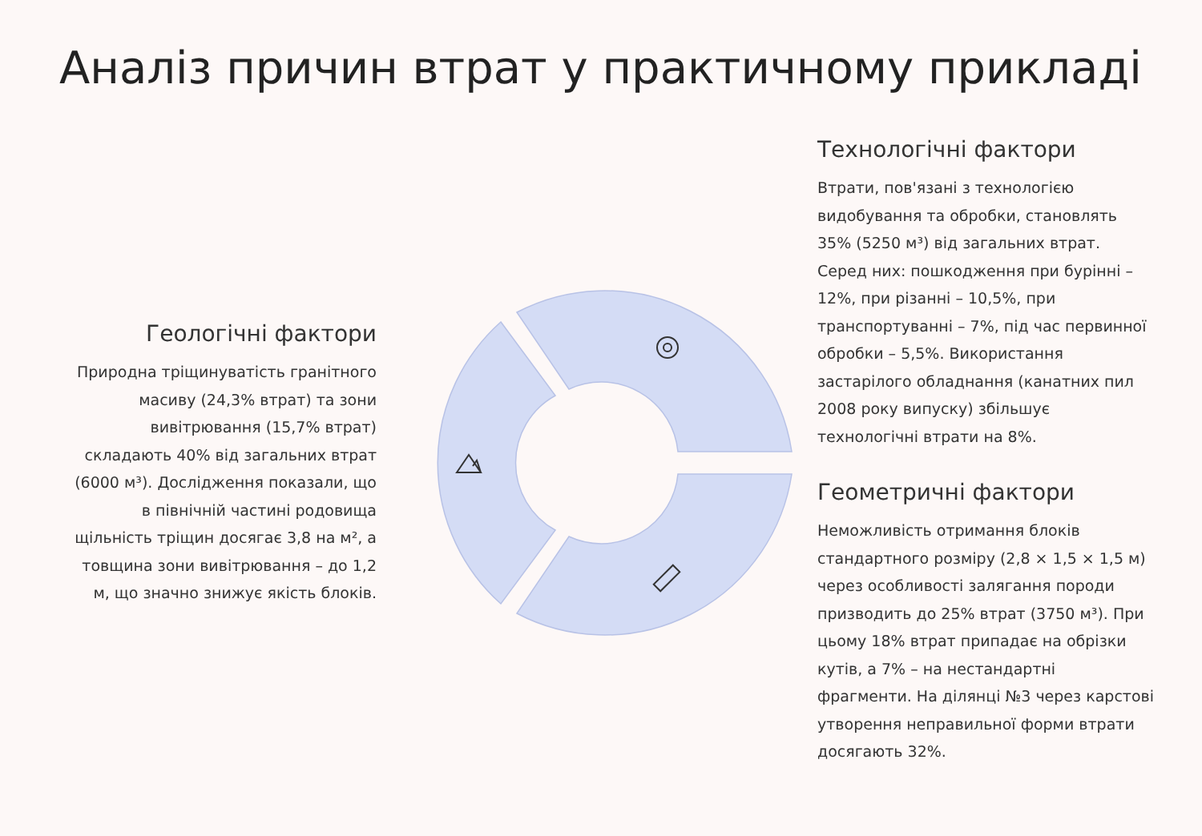Аналіз причин втрат у практичному прикладі
Геологічні фактори
Природна тріщинуватість гранітного масиву (24,3% втрат) та зони вивітрювання (15,7% втрат) складають 40% від загальних втрат (6000 м³). Дослідження показали, що в північній частині родовища щільність тріщин досягає 3,8 на м², а товщина зони вивітрювання – до 1,2 м, що значно знижує якість блоків.
Технологічні фактори
Втрати, пов'язані з технологією видобування та обробки, становлять 35% (5250 м³) від загальних втрат. Серед них: пошкодження при бурінні – 12%, при різанні – 10,5%, при транспортуванні – 7%, під час первинної обробки – 5,5%. Використання застарілого обладнання (канатних пил 2008 року випуску) збільшує технологічні втрати на 8%.
Геометричні фактори
Неможливість отримання блоків стандартного розміру (2,8 × 1,5 × 1,5 м) через особливості залягання породи призводить до 25% втрат (3750 м³). При цьому 18% втрат припадає на обрізки кутів, а 7% – на нестандартні фрагменти. На ділянці №3 через карстові утворення неправильної форми втрати досягають 32%.